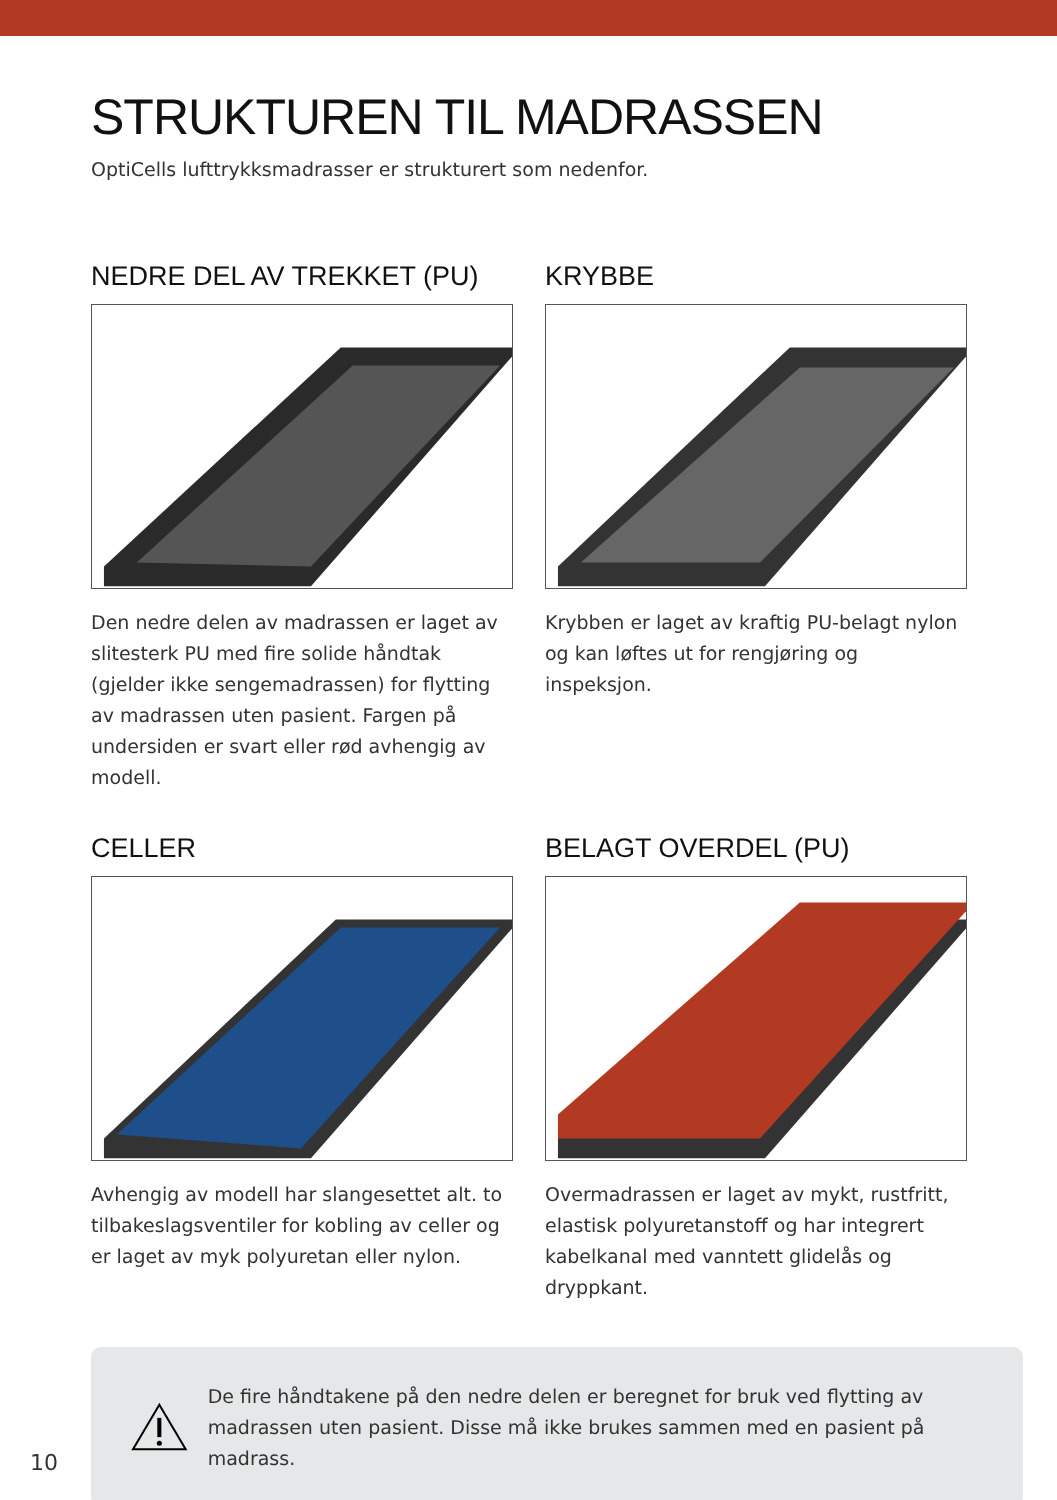STRUKTUREN TIL MADRASSEN
OptiCells lufttrykksmadrasser er strukturert som nedenfor.
NEDRE DEL AV TREKKET (PU)
Den nedre delen av madrassen er laget av slitesterk PU med fire solide håndtak (gjelder ikke sengemadrassen) for flytting av madrassen uten pasient. Fargen på undersiden er svart eller rød avhengig av modell.
KRYBBE
Krybben er laget av kraftig PU-belagt nylon og kan løftes ut for rengjøring og inspeksjon.
CELLER
Avhengig av modell har slangesettet alt. to tilbakeslagsventiler for kobling av celler og er laget av myk polyuretan eller nylon.
BELAGT OVERDEL (PU)
Overmadrassen er laget av mykt, rustfritt, elastisk polyuretanstoff og har integrert kabelkanal med vanntett glidelås og dryppkant.
De fire håndtakene på den nedre delen er beregnet for bruk ved flytting av madrassen uten pasient. Disse må ikke brukes sammen med en pasient på madrass.
10